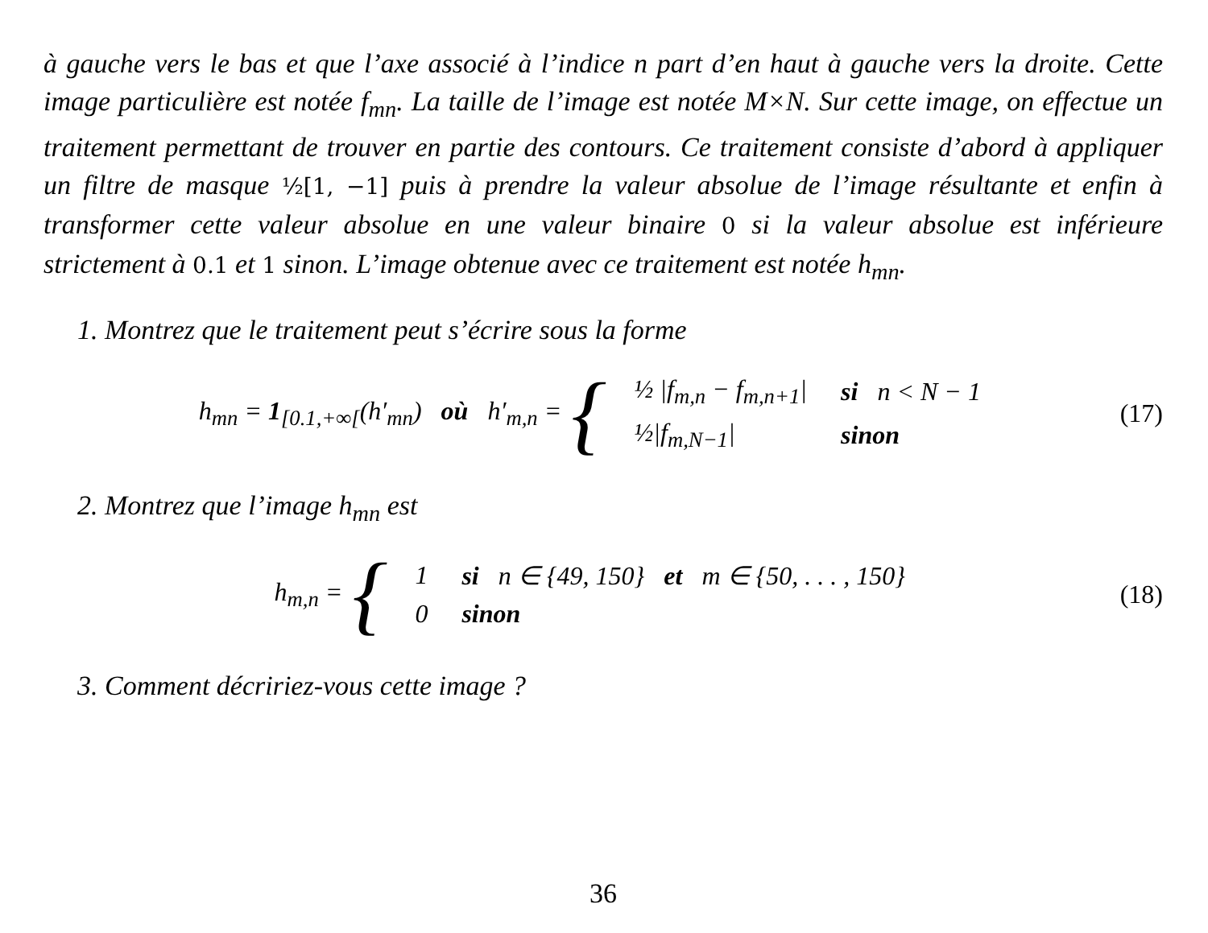à gauche vers le bas et que l’axe associé à l’indice n part d’en haut à gauche vers la droite. Cette image particulière est notée f<sub>mn</sub>. La taille de l’image est notée M×N. Sur cette image, on effectue un traitement permettant de trouver en partie des contours. Ce traitement consiste d’abord à appliquer un filtre de masque ½[1, −1] puis à prendre la valeur absolue de l’image résultante et enfin à transformer cette valeur absolue en une valeur binaire 0 si la valeur absolue est inférieure strictement à 0.1 et 1 sinon. L’image obtenue avec ce traitement est notée h<sub>mn</sub>.
1. Montrez que le traitement peut s’écrire sous la forme
h<sub>mn</sub> = 1<sub>[0.1,+∞[</sub>(h′<sub>mn</sub>) où h′<sub>m,n</sub> = {
| ½ / f<sub>m,n</sub> − f<sub>m,n+1</sub> / | si n < N − 1 |
| ½/ f<sub>m,N−1</sub> / | sinon |
(17)
2. Montrez que l’image h<sub>mn</sub> est
h<sub>m,n</sub> = {
| 1 | si n ∈ {49, 150} et m ∈ {50, . . . , 150} |
| 0 | sinon |
(18)
3. Comment décririez-vous cette image ?
36